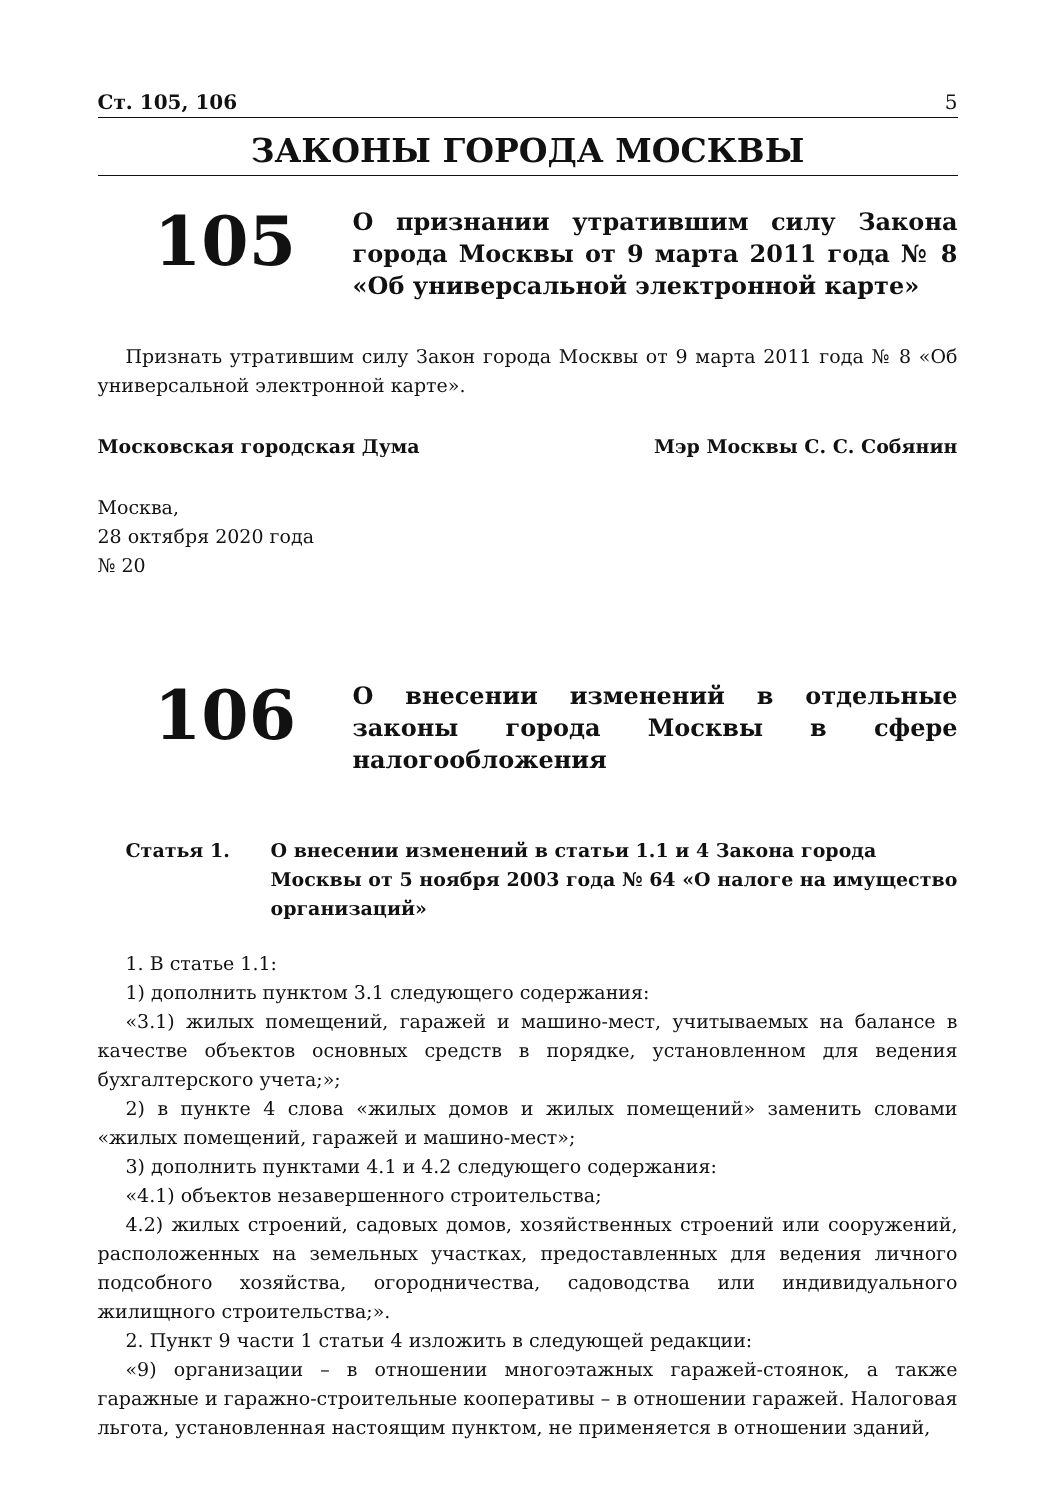Ст. 105, 106 5
ЗАКОНЫ ГОРОДА МОСКВЫ
105
О признании утратившим силу Закона города Москвы от 9 марта 2011 года № 8 «Об универсальной электронной карте»
Признать утратившим силу Закон города Москвы от 9 марта 2011 года № 8 «Об универсальной электронной карте».
Московская городская Дума Мэр Москвы С. С. Собянин
Москва,
28 октября 2020 года
№ 20
106
О внесении изменений в отдельные законы города Москвы в сфере налогообложения
Статья 1. О внесении изменений в статьи 1.1 и 4 Закона города Москвы от 5 ноября 2003 года № 64 «О налоге на имущество организаций»
1. В статье 1.1:
1) дополнить пунктом 3.1 следующего содержания:
«3.1) жилых помещений, гаражей и машино-мест, учитываемых на балансе в качестве объектов основных средств в порядке, установленном для ведения бухгалтерского учета;»;
2) в пункте 4 слова «жилых домов и жилых помещений» заменить словами «жилых помещений, гаражей и машино-мест»;
3) дополнить пунктами 4.1 и 4.2 следующего содержания:
«4.1) объектов незавершенного строительства;
4.2) жилых строений, садовых домов, хозяйственных строений или сооружений, расположенных на земельных участках, предоставленных для ведения личного подсобного хозяйства, огородничества, садоводства или индивидуального жилищного строительства;».
2. Пункт 9 части 1 статьи 4 изложить в следующей редакции:
«9) организации – в отношении многоэтажных гаражей-стоянок, а также гаражные и гаражно-строительные кооперативы – в отношении гаражей. Налоговая льгота, установленная настоящим пунктом, не применяется в отношении зданий,